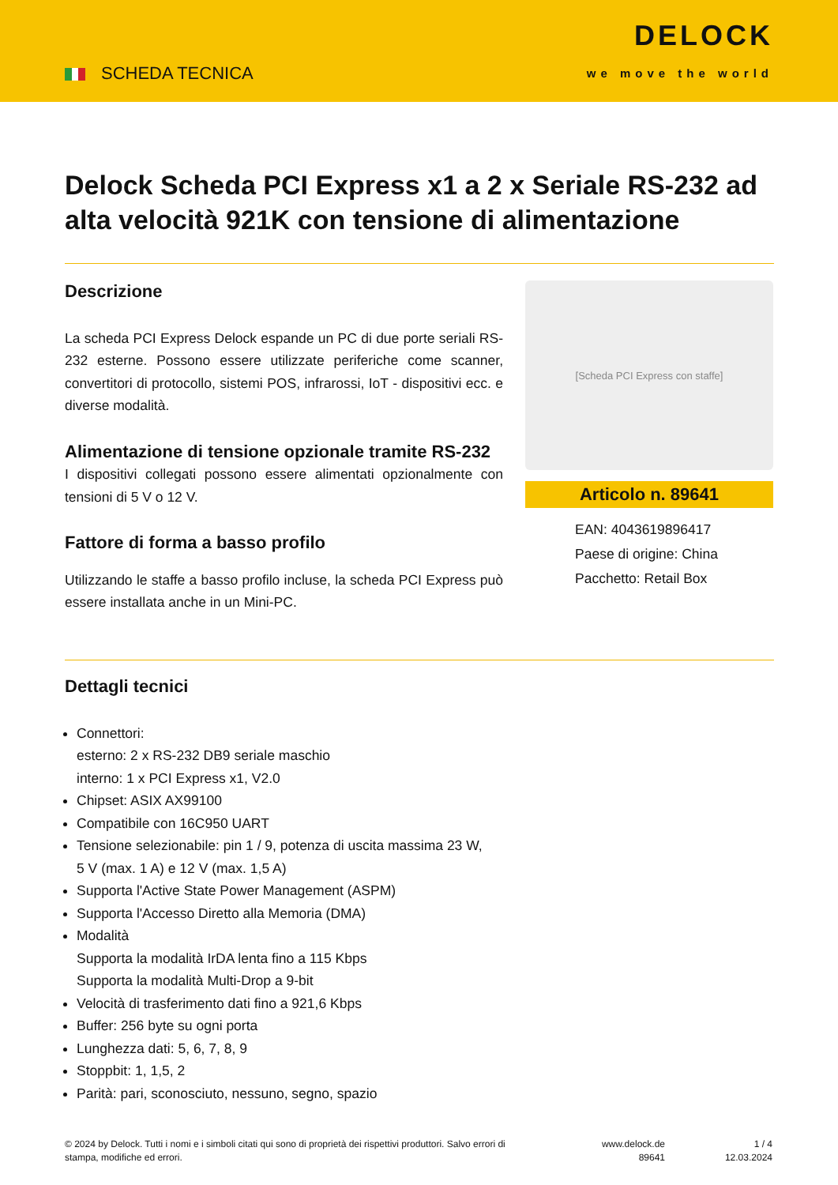SCHEDA TECNICA
DELOCK
we move the world
Delock Scheda PCI Express x1 a 2 x Seriale RS-232 ad alta velocità 921K con tensione di alimentazione
Descrizione
La scheda PCI Express Delock espande un PC di due porte seriali RS-232 esterne. Possono essere utilizzate periferiche come scanner, convertitori di protocollo, sistemi POS, infrarossi, IoT - dispositivi ecc. e diverse modalità.
Alimentazione di tensione opzionale tramite RS-232
I dispositivi collegati possono essere alimentati opzionalmente con tensioni di 5 V o 12 V.
Fattore di forma a basso profilo
Utilizzando le staffe a basso profilo incluse, la scheda PCI Express può essere installata anche in un Mini-PC.
[Scheda PCI Express con staffe]
Articolo n. 89641
EAN: 4043619896417
Paese di origine: China
Pacchetto: Retail Box
Dettagli tecnici
Connettori:
esterno: 2 x RS-232 DB9 seriale maschio
interno: 1 x PCI Express x1, V2.0
Chipset: ASIX AX99100
Compatibile con 16C950 UART
Tensione selezionabile: pin 1 / 9, potenza di uscita massima 23 W,
5 V (max. 1 A) e 12 V (max. 1,5 A)
Supporta l'Active State Power Management (ASPM)
Supporta l'Accesso Diretto alla Memoria (DMA)
Modalità
Supporta la modalità IrDA lenta fino a 115 Kbps
Supporta la modalità Multi-Drop a 9-bit
Velocità di trasferimento dati fino a 921,6 Kbps
Buffer: 256 byte su ogni porta
Lunghezza dati: 5, 6, 7, 8, 9
Stoppbit: 1, 1,5, 2
Parità: pari, sconosciuto, nessuno, segno, spazio
© 2024 by Delock. Tutti i nomi e i simboli citati qui sono di proprietà dei rispettivi produttori. Salvo errori di stampa, modifiche ed errori.
www.delock.de
89641
1 / 4
12.03.2024